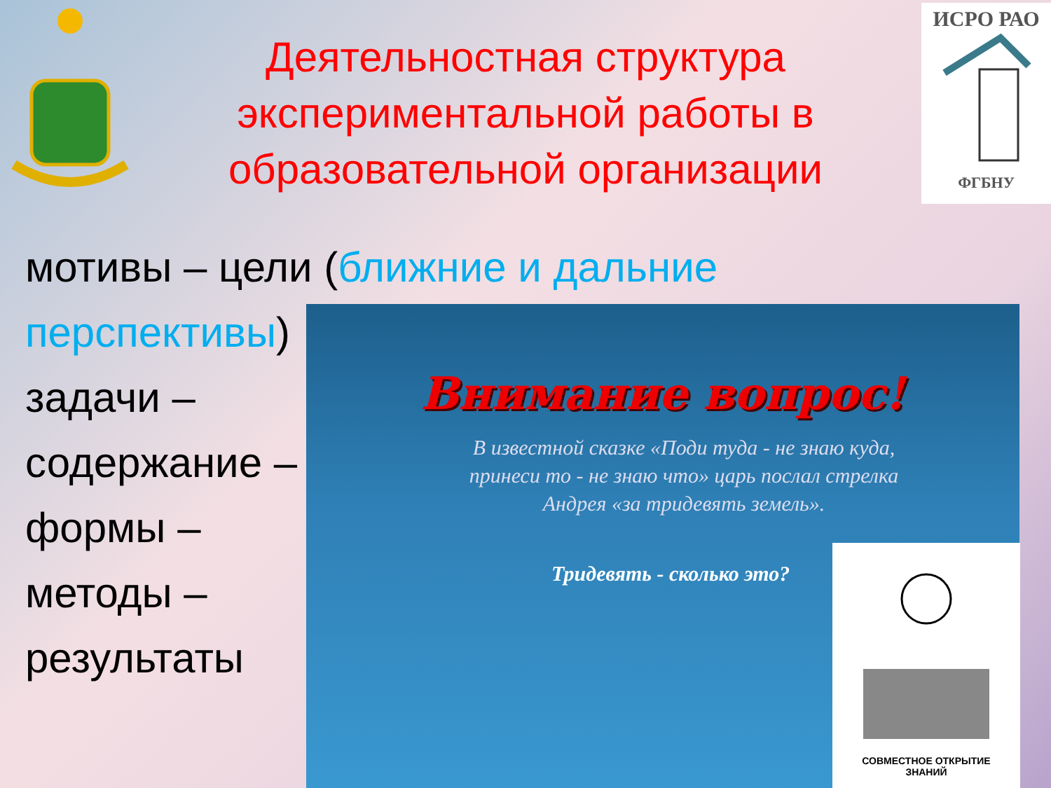ИСРО РАО
ФГБНУ
Деятельностная структура экспериментальной работы в образовательной организации
мотивы – цели (ближние и дальние перспективы)
задачи –
содержание –
формы –
методы –
результаты
Внимание вопрос!
В известной сказке «Поди туда - не знаю куда,
принеси то - не знаю что» царь послал стрелка
Андрея «за тридевять земель».
Тридевять - сколько это?
СОВМЕСТНОЕ ОТКРЫТИЕ
ЗНАНИЙ